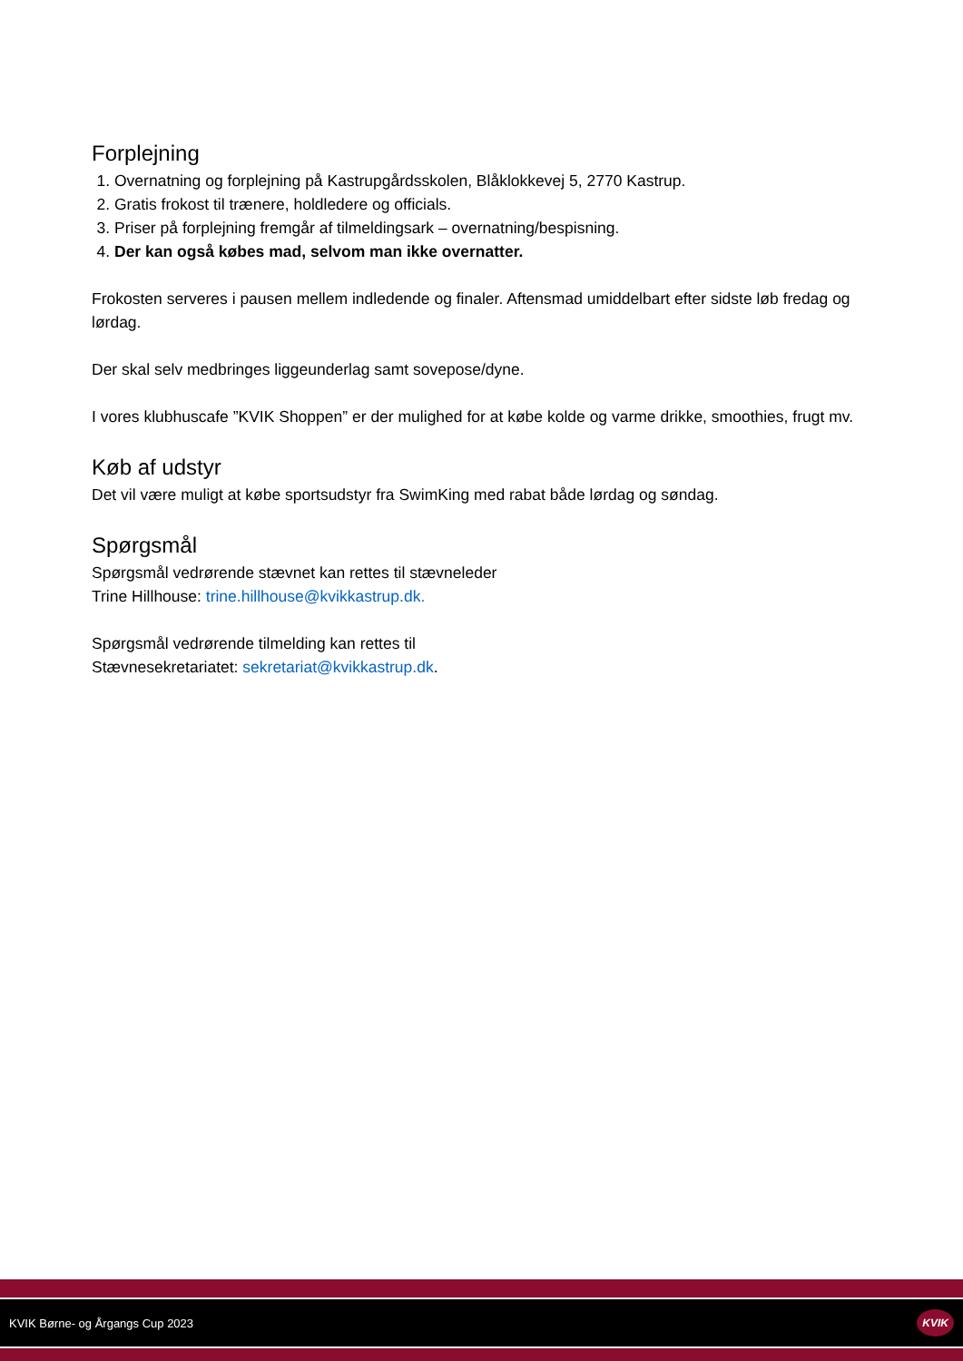Forplejning
1. Overnatning og forplejning på Kastrupgårdsskolen, Blåklokkevej 5, 2770 Kastrup.
2. Gratis frokost til trænere, holdledere og officials.
3. Priser på forplejning fremgår af tilmeldingsark – overnatning/bespisning.
4. Der kan også købes mad, selvom man ikke overnatter.
Frokosten serveres i pausen mellem indledende og finaler. Aftensmad umiddelbart efter sidste løb fredag og lørdag.
Der skal selv medbringes liggeunderlag samt sovepose/dyne.
I vores klubhuscafe ”KVIK Shoppen” er der mulighed for at købe kolde og varme drikke, smoothies, frugt mv.
Køb af udstyr
Det vil være muligt at købe sportsudstyr fra SwimKing med rabat både lørdag og søndag.
Spørgsmål
Spørgsmål vedrørende stævnet kan rettes til stævneleder
Trine Hillhouse: trine.hillhouse@kvikkastrup.dk.
Spørgsmål vedrørende tilmelding kan rettes til
Stævnesekretariatet: sekretariat@kvikkastrup.dk.
KVIK Børne- og Årgangs Cup 2023 KVIK